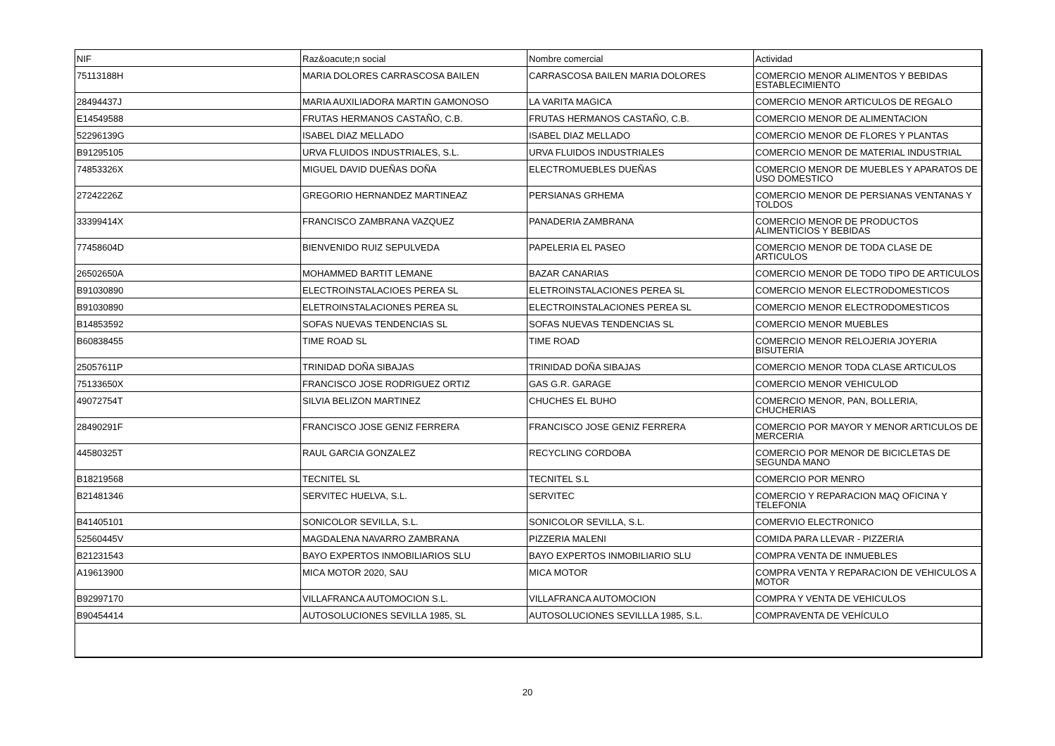| NIF | Raz&oacute;n social | Nombre comercial | Actividad |
| --- | --- | --- | --- |
| 75113188H | MARIA DOLORES CARRASCOSA BAILEN | CARRASCOSA BAILEN MARIA DOLORES | COMERCIO MENOR ALIMENTOS Y BEBIDAS ESTABLECIMIENTO |
| 28494437J | MARIA AUXILIADORA MARTIN GAMONOSO | LA VARITA MAGICA | COMERCIO MENOR ARTICULOS DE REGALO |
| E14549588 | FRUTAS HERMANOS CASTAÑO, C.B. | FRUTAS HERMANOS CASTAÑO, C.B. | COMERCIO MENOR DE ALIMENTACION |
| 52296139G | ISABEL DIAZ MELLADO | ISABEL DIAZ MELLADO | COMERCIO MENOR DE FLORES Y PLANTAS |
| B91295105 | URVA FLUIDOS INDUSTRIALES, S.L. | URVA FLUIDOS INDUSTRIALES | COMERCIO MENOR DE MATERIAL INDUSTRIAL |
| 74853326X | MIGUEL DAVID DUEÑAS DOÑA | ELECTROMUEBLES DUEÑAS | COMERCIO MENOR DE MUEBLES Y APARATOS DE USO DOMESTICO |
| 27242226Z | GREGORIO HERNANDEZ MARTINEAZ | PERSIANAS GRHEMA | COMERCIO MENOR DE PERSIANAS VENTANAS Y TOLDOS |
| 33399414X | FRANCISCO ZAMBRANA VAZQUEZ | PANADERIA ZAMBRANA | COMERCIO MENOR DE PRODUCTOS ALIMENTICIOS Y BEBIDAS |
| 77458604D | BIENVENIDO RUIZ SEPULVEDA | PAPELERIA EL PASEO | COMERCIO MENOR DE TODA CLASE DE ARTICULOS |
| 26502650A | MOHAMMED BARTIT LEMANE | BAZAR CANARIAS | COMERCIO MENOR DE TODO TIPO DE ARTICULOS |
| B91030890 | ELECTROINSTALACIOES PEREA SL | ELETROINSTALACIONES PEREA SL | COMERCIO MENOR ELECTRODOMESTICOS |
| B91030890 | ELETROINSTALACIONES PEREA SL | ELECTROINSTALACIONES PEREA SL | COMERCIO MENOR ELECTRODOMESTICOS |
| B14853592 | SOFAS NUEVAS TENDENCIAS SL | SOFAS NUEVAS TENDENCIAS SL | COMERCIO MENOR MUEBLES |
| B60838455 | TIME ROAD SL | TIME ROAD | COMERCIO MENOR RELOJERIA JOYERIA BISUTERIA |
| 25057611P | TRINIDAD DOÑA SIBAJAS | TRINIDAD DOÑA SIBAJAS | COMERCIO MENOR TODA CLASE ARTICULOS |
| 75133650X | FRANCISCO JOSE RODRIGUEZ ORTIZ | GAS G.R. GARAGE | COMERCIO MENOR VEHICULOD |
| 49072754T | SILVIA BELIZON MARTINEZ | CHUCHES EL BUHO | COMERCIO MENOR, PAN, BOLLERIA, CHUCHERIAS |
| 28490291F | FRANCISCO JOSE GENIZ FERRERA | FRANCISCO JOSE GENIZ FERRERA | COMERCIO POR MAYOR Y MENOR ARTICULOS DE MERCERIA |
| 44580325T | RAUL GARCIA GONZALEZ | RECYCLING CORDOBA | COMERCIO POR MENOR DE BICICLETAS DE SEGUNDA MANO |
| B18219568 | TECNITEL SL | TECNITEL S.L | COMERCIO POR MENRO |
| B21481346 | SERVITEC HUELVA, S.L. | SERVITEC | COMERCIO Y REPARACION MAQ OFICINA Y TELEFONIA |
| B41405101 | SONICOLOR SEVILLA, S.L. | SONICOLOR SEVILLA, S.L. | COMERVIO ELECTRONICO |
| 52560445V | MAGDALENA NAVARRO ZAMBRANA | PIZZERIA MALENI | COMIDA PARA LLEVAR - PIZZERIA |
| B21231543 | BAYO EXPERTOS INMOBILIARIOS SLU | BAYO EXPERTOS INMOBILIARIO SLU | COMPRA VENTA DE INMUEBLES |
| A19613900 | MICA MOTOR 2020, SAU | MICA MOTOR | COMPRA VENTA Y REPARACION DE VEHICULOS A MOTOR |
| B92997170 | VILLAFRANCA AUTOMOCION S.L. | VILLAFRANCA AUTOMOCION | COMPRA Y VENTA DE VEHICULOS |
| B90454414 | AUTOSOLUCIONES SEVILLA 1985, SL | AUTOSOLUCIONES SEVILLLA 1985, S.L. | COMPRAVENTA DE VEHÍCULO |
20